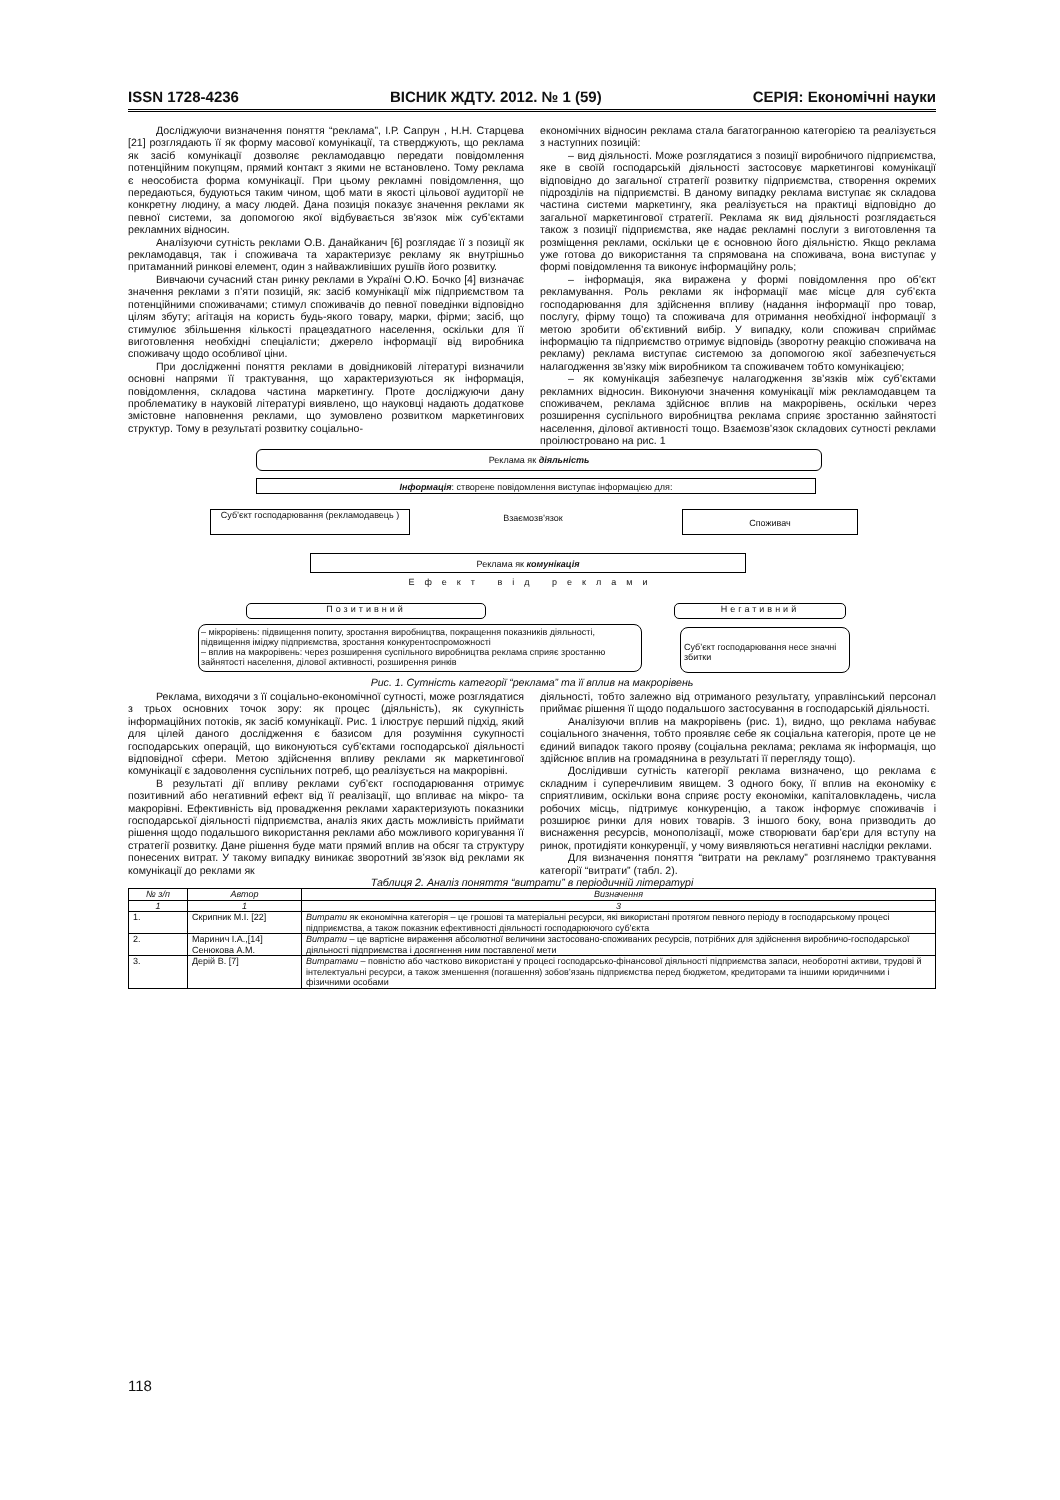ISSN 1728-4236 ВІСНИК ЖДТУ. 2012. № 1 (59) СЕРІЯ: Економічні науки
Досліджуючи визначення поняття “реклама”, І.Р. Сапрун , Н.Н. Старцева [21] розглядають її як форму масової комунікації, та стверджують, що реклама як засіб комунікації дозволяє рекламодавцю передати повідомлення потенційним покупцям, прямий контакт з якими не встановлено. Тому реклама є неособиста форма комунікації. При цьому рекламні повідомлення, що передаються, будуються таким чином, щоб мати в якості цільової аудиторії не конкретну людину, а масу людей. Дана позиція показує значення реклами як певної системи, за допомогою якої відбувається зв’язок між суб’єктами рекламних відносин.
Аналізуючи сутність реклами О.В. Данайканич [6] розглядає її з позиції як рекламодавця, так і споживача та характеризує рекламу як внутрішньо притаманний ринкові елемент, один з найважливіших рушіїв його розвитку.
Вивчаючи сучасний стан ринку реклами в Україні О.Ю. Бочко [4] визначає значення реклами з п’яти позицій, як: засіб комунікації між підприємством та потенційними споживачами; стимул споживачів до певної поведінки відповідно цілям збуту; агітація на користь будь-якого товару, марки, фірми; засіб, що стимулює збільшення кількості працездатного населення, оскільки для її виготовлення необхідні спеціалісти; джерело інформації від виробника споживачу щодо особливої ціни.
При дослідженні поняття реклами в довідниковій літературі визначили основні напрями її трактування, що характеризуються як інформація, повідомлення, складова частина маркетингу. Проте досліджуючи дану проблематику в науковій літературі виявлено, що науковці надають додаткове змістовне наповнення реклами, що зумовлено розвитком маркетингових структур. Тому в результаті розвитку соціально-
економічних відносин реклама стала багатогранною категорією та реалізується з наступних позицій:
– вид діяльності. Може розглядатися з позиції виробничого підприємства, яке в своїй господарській діяльності застосовує маркетингові комунікації відповідно до загальної стратегії розвитку підприємства, створення окремих підрозділів на підприємстві. В даному випадку реклама виступає як складова частина системи маркетингу, яка реалізується на практиці відповідно до загальної маркетингової стратегії. Реклама як вид діяльності розглядається також з позиції підприємства, яке надає рекламні послуги з виготовлення та розміщення реклами, оскільки це є основною його діяльністю. Якщо реклама уже готова до використання та спрямована на споживача, вона виступає у формі повідомлення та виконує інформаційну роль;
– інформація, яка виражена у формі повідомлення про об’єкт рекламування. Роль реклами як інформації має місце для суб’єкта господарювання для здійснення впливу (надання інформації про товар, послугу, фірму тощо) та споживача для отримання необхідної інформації з метою зробити об’єктивний вибір. У випадку, коли споживач сприймає інформацію та підприємство отримує відповідь (зворотну реакцію споживача на рекламу) реклама виступає системою за допомогою якої забезпечується налагодження зв’язку між виробником та споживачем тобто комунікацією;
– як комунікація забезпечує налагодження зв’язків між суб’єктами рекламних відносин. Виконуючи значення комунікації між рекламодавцем та споживачем, реклама здійснює вплив на макрорівень, оскільки через розширення суспільного виробництва реклама сприяє зростанню зайнятості населення, ділової активності тощо. Взаємозв’язок складових сутності реклами проілюстровано на рис. 1
Реклама як діяльність
Інформація: створене повідомлення виступає інформацією для:
Суб’єкт господарювання (рекламодавець )
Взаємозв’язок Споживач
Реклама як комунікація
Ефект від реклами
Позитивний Негативний
– мікрорівень: підвищення попиту, зростання виробництва, покращення показників діяльності, підвищення іміджу підприємства, зростання конкурентоспроможності
– вплив на макрорівень: через розширення суспільного виробництва реклама сприяє зростанню зайнятості населення, ділової активності, розширення ринків
Суб’єкт господарювання несе значні збитки
Рис. 1. Сутність категорії “реклама” та її вплив на макрорівень
Реклама, виходячи з її соціально-економічної сутності, може розглядатися з трьох основних точок зору: як процес (діяльність), як сукупність інформаційних потоків, як засіб комунікації. Рис. 1 ілюструє перший підхід, який для цілей даного дослідження є базисом для розуміння сукупності господарських операцій, що виконуються суб’єктами господарської діяльності відповідної сфери. Метою здійснення впливу реклами як маркетингової комунікації є задоволення суспільних потреб, що реалізується на макрорівні.
В результаті дії впливу реклами суб’єкт господарювання отримує позитивний або негативний ефект від її реалізації, що впливає на мікро- та макрорівні. Ефективність від провадження реклами характеризують показники господарської діяльності підприємства, аналіз яких дасть можливість приймати рішення щодо подальшого використання реклами або можливого коригування її стратегії розвитку. Дане рішення буде мати прямий вплив на обсяг та структуру понесених витрат. У такому випадку виникає зворотний зв’язок від реклами як комунікації до реклами як
діяльності, тобто залежно від отриманого результату, управлінський персонал приймає рішення її щодо подальшого застосування в господарській діяльності.
Аналізуючи вплив на макрорівень (рис. 1), видно, що реклама набуває соціального значення, тобто проявляє себе як соціальна категорія, проте це не єдиний випадок такого прояву (соціальна реклама; реклама як інформація, що здійснює вплив на громадянина в результаті її перегляду тощо).
Дослідивши сутність категорії реклама визначено, що реклама є складним і суперечливим явищем. З одного боку, її вплив на економіку є сприятливим, оскільки вона сприяє росту економіки, капіталовкладень, числа робочих місць, підтримує конкуренцію, а також інформує споживачів і розширює ринки для нових товарів. З іншого боку, вона призводить до виснаження ресурсів, монополізації, може створювати бар’єри для вступу на ринок, протидіяти конкуренції, у чому виявляються негативні наслідки реклами.
Для визначення поняття “витрати на рекламу” розглянемо трактування категорії “витрати” (табл. 2).
Таблиця 2. Аналіз поняття “витрати” в періодичній літературі
| № з/п | Автор | Визначення |
| --- | --- | --- |
| 1 | 1 | 3 |
| 1. | Скрипник М.І. [22] | Витрати як економічна категорія – це грошові та матеріальні ресурси, які використані протягом певного періоду в господарському процесі підприємства, а також показник ефективності діяльності господарюючого суб’єкта |
| 2. | Маринич І.А.,[14] Сенюкова А.М. | Витрати – це вартісне вираження абсолютної величини застосовано-споживаних ресурсів, потрібних для здійснення виробничо-господарської діяльності підприємства і досягнення ним поставленої мети |
| 3. | Дерій В. [7] | Витратами – повністю або частково використані у процесі господарсько-фінансової діяльності підприємства запаси, необоротні активи, трудові й інтелектуальні ресурси, а також зменшення (погашення) зобов’язань підприємства перед бюджетом, кредиторами та іншими юридичними і фізичними особами |
118